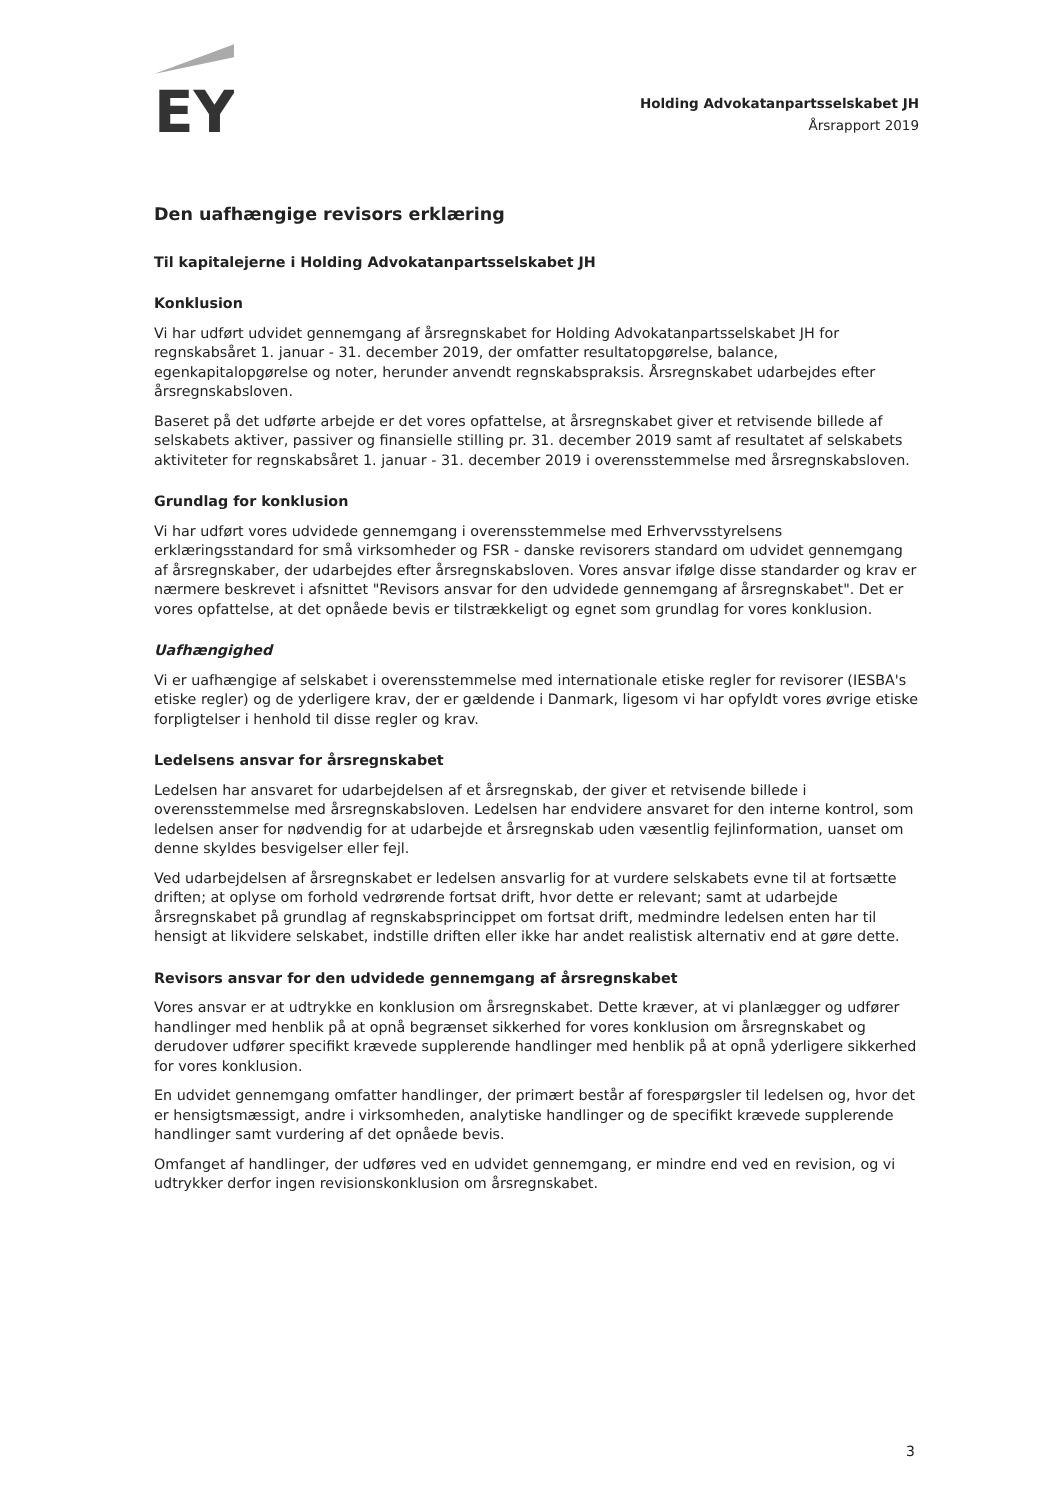EY
Holding Advokatanpartsselskabet JH
Årsrapport 2019
Den uafhængige revisors erklæring
Til kapitalejerne i Holding Advokatanpartsselskabet JH
Konklusion
Vi har udført udvidet gennemgang af årsregnskabet for Holding Advokatanpartsselskabet JH for regnskabsåret 1. januar - 31. december 2019, der omfatter resultatopgørelse, balance, egenkapitalopgørelse og noter, herunder anvendt regnskabspraksis. Årsregnskabet udarbejdes efter årsregnskabsloven.
Baseret på det udførte arbejde er det vores opfattelse, at årsregnskabet giver et retvisende billede af selskabets aktiver, passiver og finansielle stilling pr. 31. december 2019 samt af resultatet af selskabets aktiviteter for regnskabsåret 1. januar - 31. december 2019 i overensstemmelse med årsregnskabsloven.
Grundlag for konklusion
Vi har udført vores udvidede gennemgang i overensstemmelse med Erhvervsstyrelsens erklæringsstandard for små virksomheder og FSR - danske revisorers standard om udvidet gennemgang af årsregnskaber, der udarbejdes efter årsregnskabsloven. Vores ansvar ifølge disse standarder og krav er nærmere beskrevet i afsnittet "Revisors ansvar for den udvidede gennemgang af årsregnskabet". Det er vores opfattelse, at det opnåede bevis er tilstrækkeligt og egnet som grundlag for vores konklusion.
Uafhængighed
Vi er uafhængige af selskabet i overensstemmelse med internationale etiske regler for revisorer (IESBA's etiske regler) og de yderligere krav, der er gældende i Danmark, ligesom vi har opfyldt vores øvrige etiske forpligtelser i henhold til disse regler og krav.
Ledelsens ansvar for årsregnskabet
Ledelsen har ansvaret for udarbejdelsen af et årsregnskab, der giver et retvisende billede i overensstemmelse med årsregnskabsloven. Ledelsen har endvidere ansvaret for den interne kontrol, som ledelsen anser for nødvendig for at udarbejde et årsregnskab uden væsentlig fejlinformation, uanset om denne skyldes besvigelser eller fejl.
Ved udarbejdelsen af årsregnskabet er ledelsen ansvarlig for at vurdere selskabets evne til at fortsætte driften; at oplyse om forhold vedrørende fortsat drift, hvor dette er relevant; samt at udarbejde årsregnskabet på grundlag af regnskabsprincippet om fortsat drift, medmindre ledelsen enten har til hensigt at likvidere selskabet, indstille driften eller ikke har andet realistisk alternativ end at gøre dette.
Revisors ansvar for den udvidede gennemgang af årsregnskabet
Vores ansvar er at udtrykke en konklusion om årsregnskabet. Dette kræver, at vi planlægger og udfører handlinger med henblik på at opnå begrænset sikkerhed for vores konklusion om årsregnskabet og derudover udfører specifikt krævede supplerende handlinger med henblik på at opnå yderligere sikkerhed for vores konklusion.
En udvidet gennemgang omfatter handlinger, der primært består af forespørgsler til ledelsen og, hvor det er hensigtsmæssigt, andre i virksomheden, analytiske handlinger og de specifikt krævede supplerende handlinger samt vurdering af det opnåede bevis.
Omfanget af handlinger, der udføres ved en udvidet gennemgang, er mindre end ved en revision, og vi udtrykker derfor ingen revisionskonklusion om årsregnskabet.
3